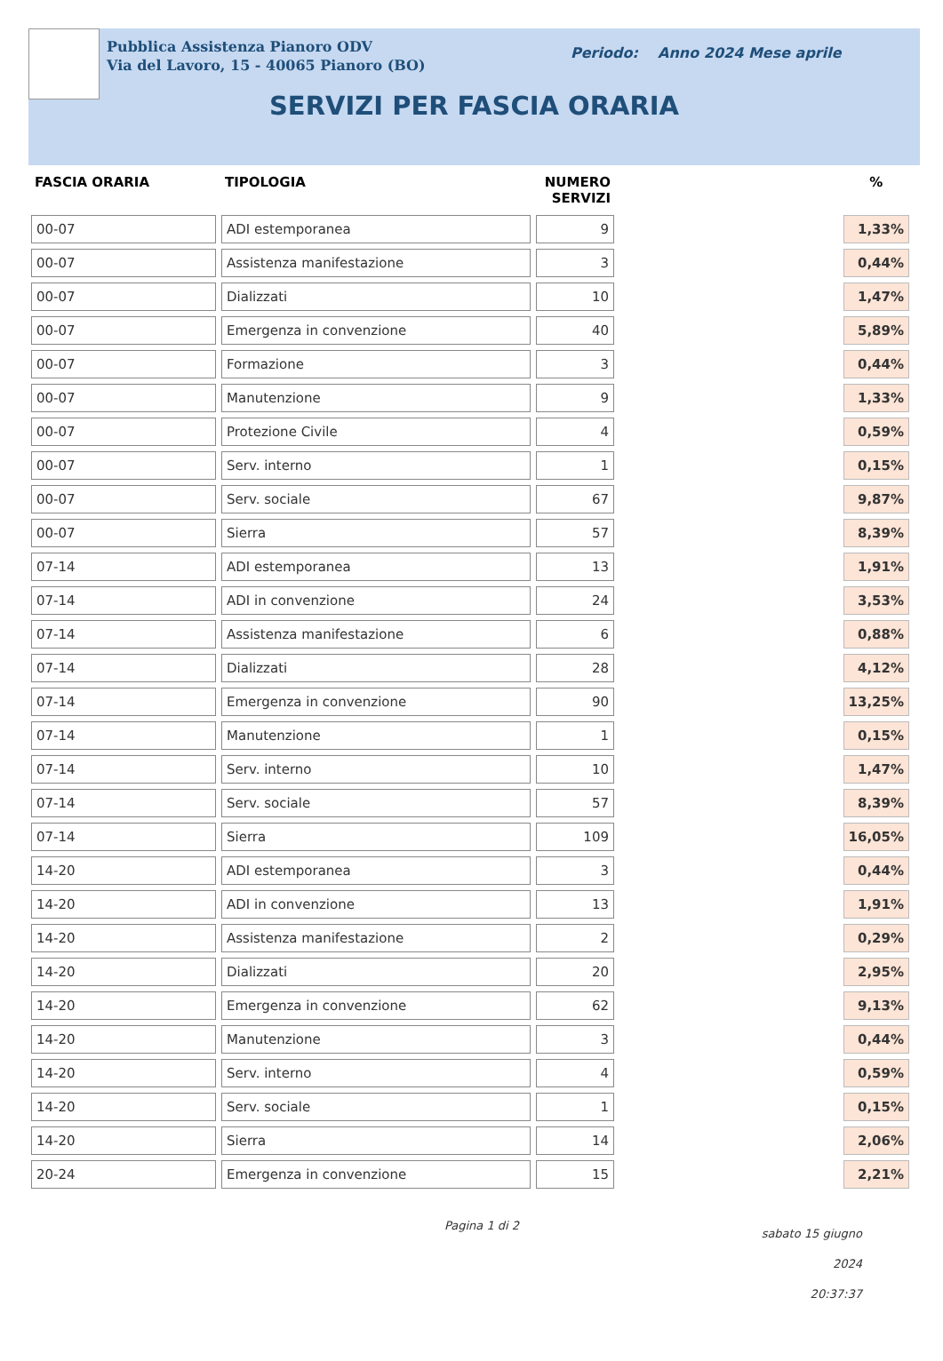Pubblica Assistenza Pianoro ODV
Via del Lavoro, 15 - 40065 Pianoro (BO)
Periodo: Anno 2024 Mese aprile
SERVIZI PER FASCIA ORARIA
| FASCIA ORARIA | TIPOLOGIA | NUMERO SERVIZI | | % |
| --- | --- | --- | --- | --- |
| 00-07 | ADI estemporanea | 9 | | 1,33% |
| 00-07 | Assistenza manifestazione | 3 | | 0,44% |
| 00-07 | Dializzati | 10 | | 1,47% |
| 00-07 | Emergenza in convenzione | 40 | | 5,89% |
| 00-07 | Formazione | 3 | | 0,44% |
| 00-07 | Manutenzione | 9 | | 1,33% |
| 00-07 | Protezione Civile | 4 | | 0,59% |
| 00-07 | Serv. interno | 1 | | 0,15% |
| 00-07 | Serv. sociale | 67 | | 9,87% |
| 00-07 | Sierra | 57 | | 8,39% |
| 07-14 | ADI estemporanea | 13 | | 1,91% |
| 07-14 | ADI in convenzione | 24 | | 3,53% |
| 07-14 | Assistenza manifestazione | 6 | | 0,88% |
| 07-14 | Dializzati | 28 | | 4,12% |
| 07-14 | Emergenza in convenzione | 90 | | 13,25% |
| 07-14 | Manutenzione | 1 | | 0,15% |
| 07-14 | Serv. interno | 10 | | 1,47% |
| 07-14 | Serv. sociale | 57 | | 8,39% |
| 07-14 | Sierra | 109 | | 16,05% |
| 14-20 | ADI estemporanea | 3 | | 0,44% |
| 14-20 | ADI in convenzione | 13 | | 1,91% |
| 14-20 | Assistenza manifestazione | 2 | | 0,29% |
| 14-20 | Dializzati | 20 | | 2,95% |
| 14-20 | Emergenza in convenzione | 62 | | 9,13% |
| 14-20 | Manutenzione | 3 | | 0,44% |
| 14-20 | Serv. interno | 4 | | 0,59% |
| 14-20 | Serv. sociale | 1 | | 0,15% |
| 14-20 | Sierra | 14 | | 2,06% |
| 20-24 | Emergenza in convenzione | 15 | | 2,21% |
Pagina 1 di 2
sabato 15 giugno 2024
20:37:37